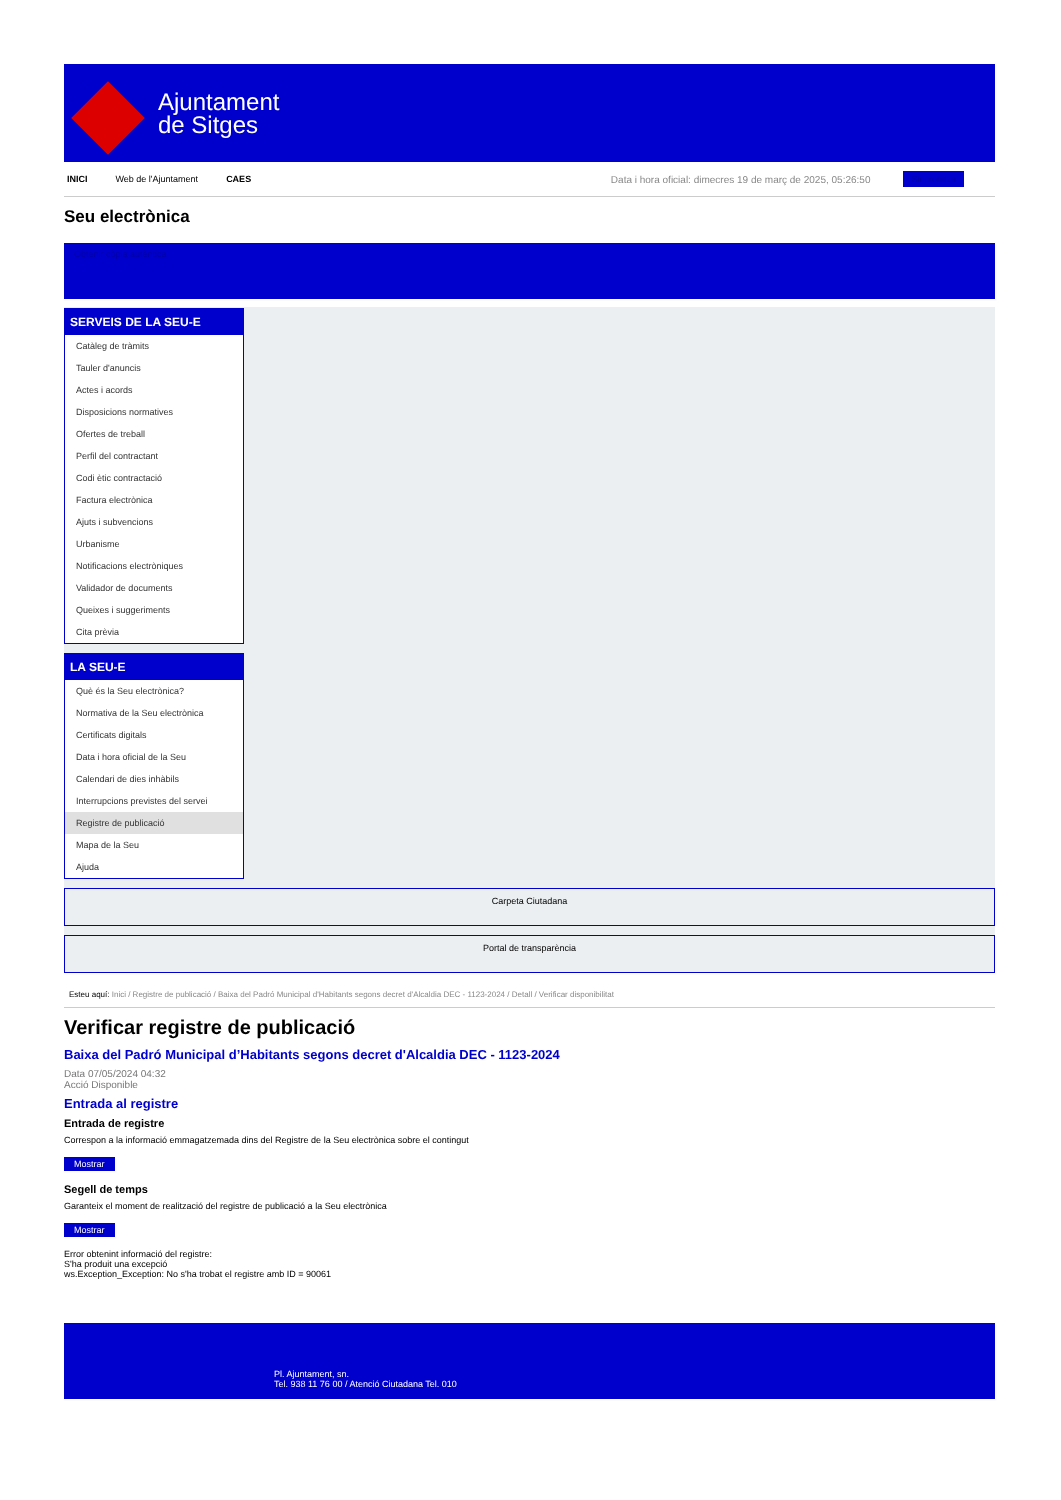Ajuntament
de Sitges
INICI Web de l'Ajuntament CAES Data i hora oficial: dimecres 19 de març de 2025, 05:26:50 Sincronitza
Seu electrònica
Obtenir còpia autèntica
SERVEIS DE LA SEU-E
Catàleg de tràmits
Tauler d'anuncis
Actes i acords
Disposicions normatives
Ofertes de treball
Perfil del contractant
Codi ètic contractació
Factura electrònica
Ajuts i subvencions
Urbanisme
Notificacions electròniques
Validador de documents
Queixes i suggeriments
Cita prèvia
LA SEU-E
Què és la Seu electrònica?
Normativa de la Seu electrònica
Certificats digitals
Data i hora oficial de la Seu
Calendari de dies inhàbils
Interrupcions previstes del servei
Registre de publicació
Mapa de la Seu
Ajuda
Carpeta Ciutadana
Portal de transparència
Esteu aquí: Inici / Registre de publicació / Baixa del Padró Municipal d'Habitants segons decret d'Alcaldia DEC - 1123-2024 / Detall / Verificar disponibilitat
Verificar registre de publicació
Baixa del Padró Municipal d’Habitants segons decret d'Alcaldia DEC - 1123-2024
Data 07/05/2024 04:32
Acció Disponible
Entrada al registre
Entrada de registre
Correspon a la informació emmagatzemada dins del Registre de la Seu electrònica sobre el contingut
Mostrar
Segell de temps
Garanteix el moment de realització del registre de publicació a la Seu electrònica
Mostrar
Error obtenint informació del registre:
S'ha produit una excepció
ws.Exception_Exception: No s'ha trobat el registre amb ID = 90061
Pl. Ajuntament, sn.
Tel. 938 11 76 00 / Atenció Ciutadana Tel. 010